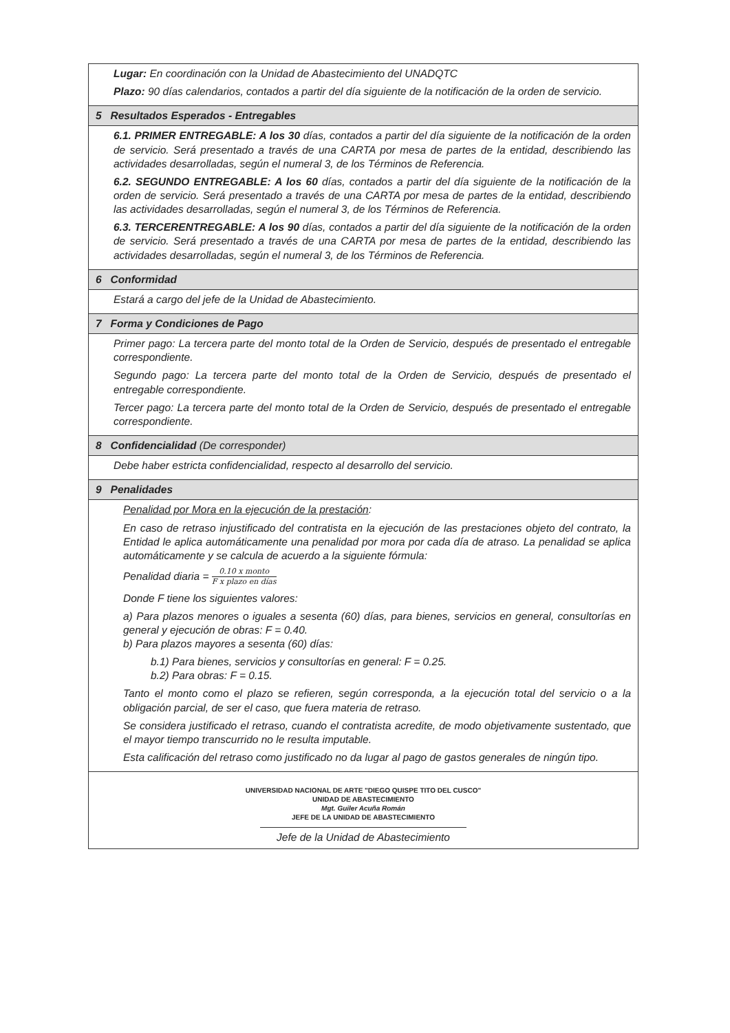| Lugar: En coordinación con la Unidad de Abastecimiento del UNADQTC Plazo: 90 días calendarios, contados a partir del día siguiente de la notificación de la orden de servicio. |
| 5 Resultados Esperados - Entregables |
| 6.1. PRIMER ENTREGABLE: A los 30 días, contados a partir del día siguiente de la notificación de la orden de servicio. Será presentado a través de una CARTA por mesa de partes de la entidad, describiendo las actividades desarrolladas, según el numeral 3, de los Términos de Referencia. 6.2. SEGUNDO ENTREGABLE: A los 60 días, contados a partir del día siguiente de la notificación de la orden de servicio. Será presentado a través de una CARTA por mesa de partes de la entidad, describiendo las actividades desarrolladas, según el numeral 3, de los Términos de Referencia. 6.3. TERCERENTREGABLE: A los 90 días, contados a partir del día siguiente de la notificación de la orden de servicio. Será presentado a través de una CARTA por mesa de partes de la entidad, describiendo las actividades desarrolladas, según el numeral 3, de los Términos de Referencia. |
| 6 Conformidad |
| Estará a cargo del jefe de la Unidad de Abastecimiento. |
| 7 Forma y Condiciones de Pago |
| Primer pago: La tercera parte del monto total de la Orden de Servicio, después de presentado el entregable correspondiente. Segundo pago: La tercera parte del monto total de la Orden de Servicio, después de presentado el entregable correspondiente. Tercer pago: La tercera parte del monto total de la Orden de Servicio, después de presentado el entregable correspondiente. |
| 8 Confidencialidad (De corresponder) |
| Debe haber estricta confidencialidad, respecto al desarrollo del servicio. |
| 9 Penalidades |
| Penalidad por Mora en la ejecución de la prestación : En caso de retraso injustificado del contratista en la ejecución de las prestaciones objeto del contrato, la Entidad le aplica automáticamente una penalidad por mora por cada día de atraso. La penalidad se aplica automáticamente y se calcula de acuerdo a la siguiente fórmula: Penalidad diaria = 0.10 x monto F x plazo en días Donde F tiene los siguientes valores: a) Para plazos menores o iguales a sesenta (60) días, para bienes, servicios en general, consultorías en general y ejecución de obras: F = 0.40. b) Para plazos mayores a sesenta (60) días: b.1) Para bienes, servicios y consultorías en general: F = 0.25. b.2) Para obras: F = 0.15. Tanto el monto como el plazo se refieren, según corresponda, a la ejecución total del servicio o a la obligación parcial, de ser el caso, que fuera materia de retraso. Se considera justificado el retraso, cuando el contratista acredite, de modo objetivamente sustentado, que el mayor tiempo transcurrido no le resulta imputable. Esta calificación del retraso como justificado no da lugar al pago de gastos generales de ningún tipo. |
| UNIVERSIDAD NACIONAL DE ARTE "DIEGO QUISPE TITO DEL CUSCO" UNIDAD DE ABASTECIMIENTO Mgt. Guiler Acuña Román JEFE DE LA UNIDAD DE ABASTECIMIENTO Jefe de la Unidad de Abastecimiento |